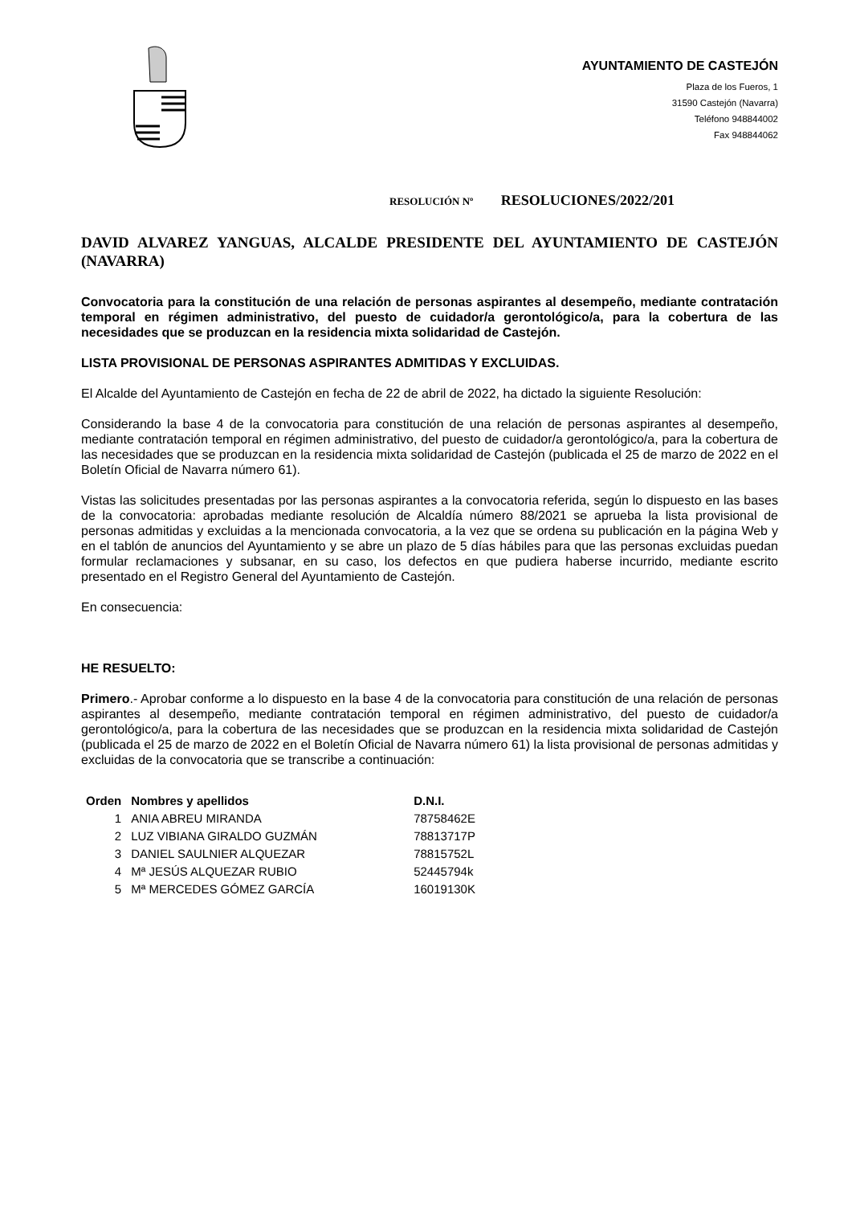AYUNTAMIENTO DE CASTEJÓN
Plaza de los Fueros, 1
31590 Castejón (Navarra)
Teléfono 948844002
Fax 948844062
RESOLUCIÓN Nº RESOLUCIONES/2022/201
DAVID ALVAREZ YANGUAS, ALCALDE PRESIDENTE DEL AYUNTAMIENTO DE CASTEJÓN (NAVARRA)
Convocatoria para la constitución de una relación de personas aspirantes al desempeño, mediante contratación temporal en régimen administrativo, del puesto de cuidador/a gerontológico/a, para la cobertura de las necesidades que se produzcan en la residencia mixta solidaridad de Castejón.
LISTA PROVISIONAL DE PERSONAS ASPIRANTES ADMITIDAS Y EXCLUIDAS.
El Alcalde del Ayuntamiento de Castejón en fecha de 22 de abril de 2022, ha dictado la siguiente Resolución:
Considerando la base 4 de la convocatoria para constitución de una relación de personas aspirantes al desempeño, mediante contratación temporal en régimen administrativo, del puesto de cuidador/a gerontológico/a, para la cobertura de las necesidades que se produzcan en la residencia mixta solidaridad de Castejón (publicada el 25 de marzo de 2022 en el Boletín Oficial de Navarra número 61).
Vistas las solicitudes presentadas por las personas aspirantes a la convocatoria referida, según lo dispuesto en las bases de la convocatoria: aprobadas mediante resolución de Alcaldía número 88/2021 se aprueba la lista provisional de personas admitidas y excluidas a la mencionada convocatoria, a la vez que se ordena su publicación en la página Web y en el tablón de anuncios del Ayuntamiento y se abre un plazo de 5 días hábiles para que las personas excluidas puedan formular reclamaciones y subsanar, en su caso, los defectos en que pudiera haberse incurrido, mediante escrito presentado en el Registro General del Ayuntamiento de Castejón.
En consecuencia:
HE RESUELTO:
Primero.- Aprobar conforme a lo dispuesto en la base 4 de la convocatoria para constitución de una relación de personas aspirantes al desempeño, mediante contratación temporal en régimen administrativo, del puesto de cuidador/a gerontológico/a, para la cobertura de las necesidades que se produzcan en la residencia mixta solidaridad de Castejón (publicada el 25 de marzo de 2022 en el Boletín Oficial de Navarra número 61) la lista provisional de personas admitidas y excluidas de la convocatoria que se transcribe a continuación:
| Orden | Nombres y apellidos | D.N.I. |
| --- | --- | --- |
| 1 | ANIA ABREU MIRANDA | 78758462E |
| 2 | LUZ VIBIANA GIRALDO GUZMÁN | 78813717P |
| 3 | DANIEL SAULNIER ALQUEZAR | 78815752L |
| 4 | Mª JESÚS ALQUEZAR RUBIO | 52445794k |
| 5 | Mª MERCEDES GÓMEZ GARCÍA | 16019130K |